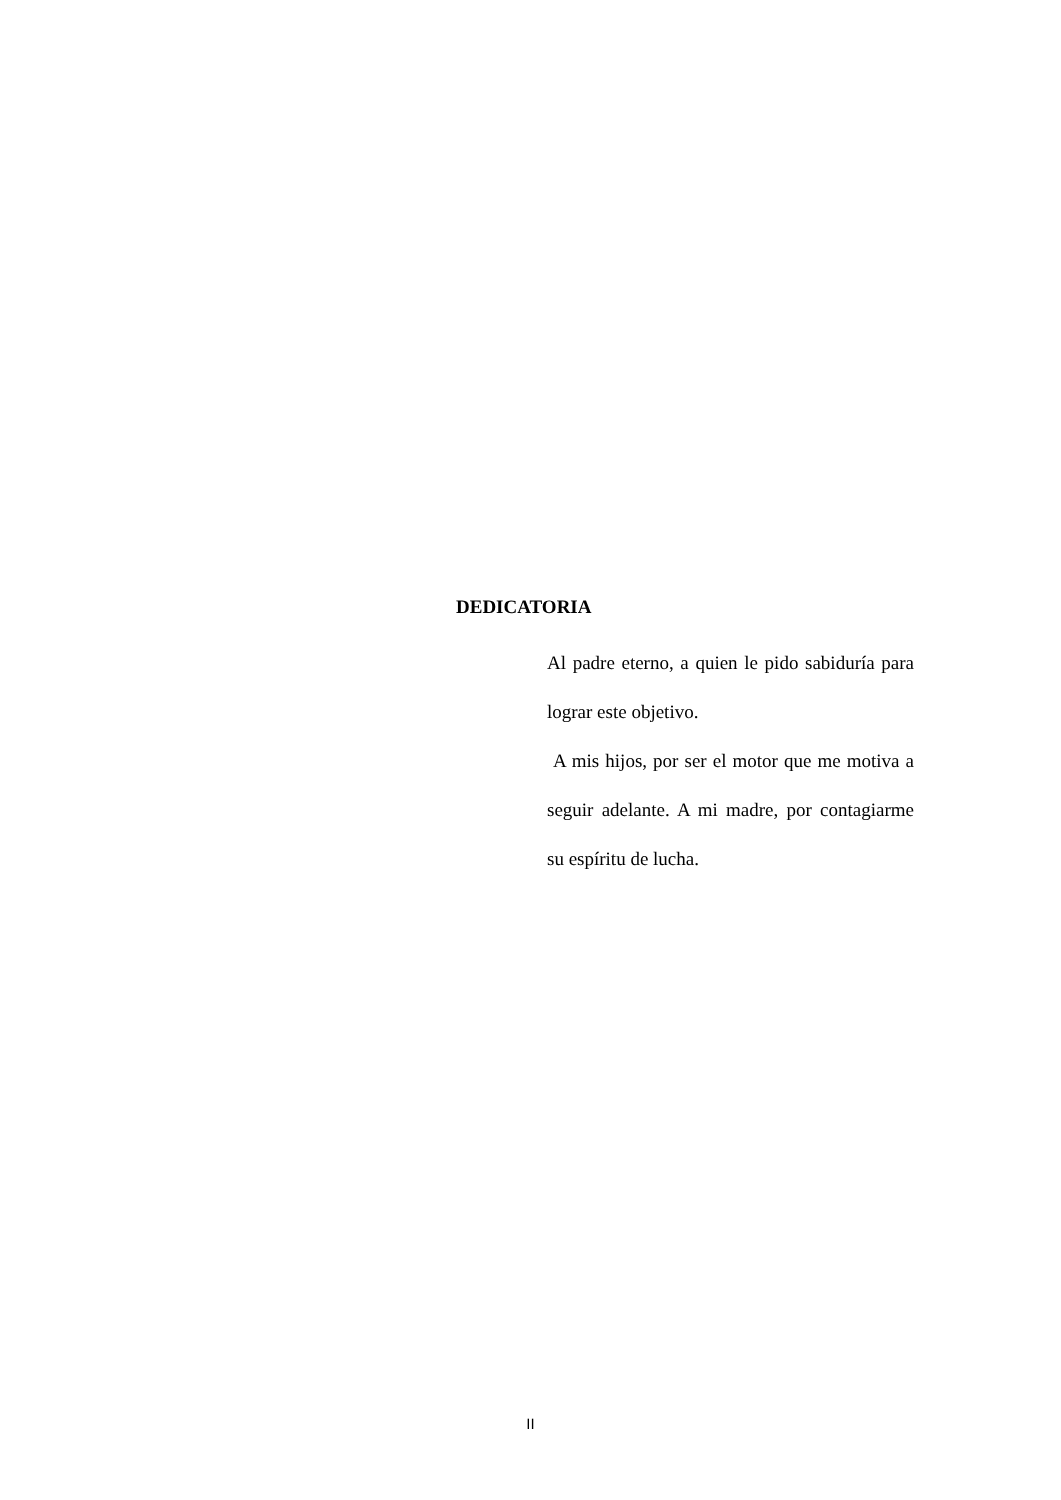DEDICATORIA
Al padre eterno, a quien le pido sabiduría para lograr este objetivo.
A mis hijos, por ser el motor que me motiva a seguir adelante. A mi madre, por contagiarme su espíritu de lucha.
II